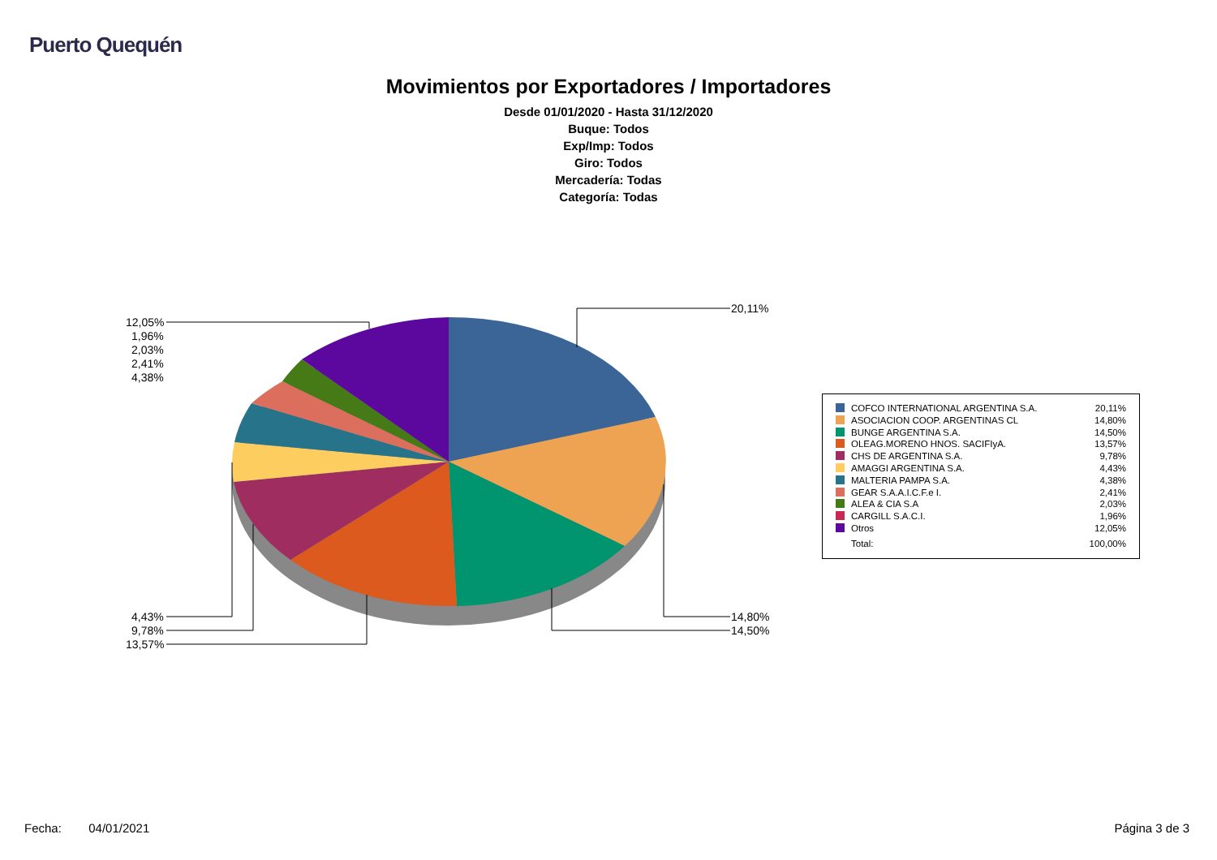Puerto Quequén
Movimientos por Exportadores / Importadores
Desde 01/01/2020 - Hasta 31/12/2020
Buque: Todos
Exp/Imp: Todos
Giro: Todos
Mercadería: Todas
Categoría: Todas
20,11%
14,80%
14,50%
12,05%
1,96%
2,03%
2,41%
4,38%
4,43%
9,78%
13,57%
| COFCO INTERNATIONAL ARGENTINA S.A. | 20,11% |
| ASOCIACION COOP. ARGENTINAS CL | 14,80% |
| BUNGE ARGENTINA S.A. | 14,50% |
| OLEAG.MORENO HNOS. SACIFIyA. | 13,57% |
| CHS DE ARGENTINA S.A. | 9,78% |
| AMAGGI ARGENTINA S.A. | 4,43% |
| MALTERIA PAMPA S.A. | 4,38% |
| GEAR S.A.A.I.C.F.e I. | 2,41% |
| ALEA & CIA S.A | 2,03% |
| CARGILL S.A.C.I. | 1,96% |
| Otros | 12,05% |
| Total: | 100,00% |
Fecha: 04/01/2021 Página 3 de 3